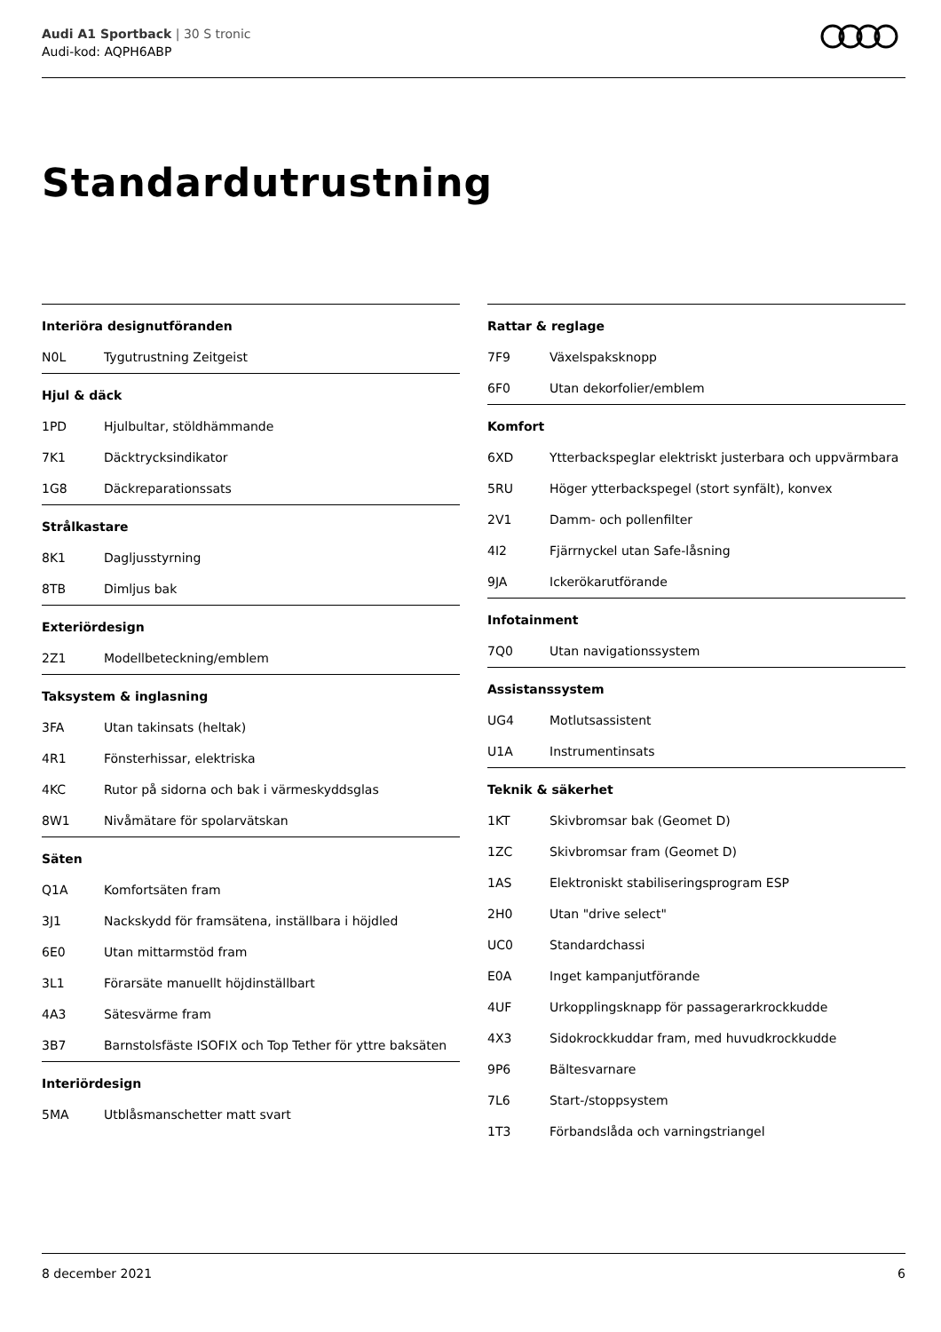Audi A1 Sportback | 30 S tronic
Audi-kod: AQPH6ABP
Standardutrustning
| Interiöra designutföranden | |
| --- | --- |
| N0L | Tygutrustning Zeitgeist |
| Hjul & däck | |
| --- | --- |
| 1PD | Hjulbultar, stöldhämmande |
| 7K1 | Däcktrycksindikator |
| 1G8 | Däckreparationssats |
| Strålkastare | |
| --- | --- |
| 8K1 | Dagljusstyrning |
| 8TB | Dimljus bak |
| Exteriördesign | |
| --- | --- |
| 2Z1 | Modellbeteckning/emblem |
| Taksystem & inglasning | |
| --- | --- |
| 3FA | Utan takinsats (heltak) |
| 4R1 | Fönsterhissar, elektriska |
| 4KC | Rutor på sidorna och bak i värmeskyddsglas |
| 8W1 | Nivåmätare för spolarvätskan |
| Säten | |
| --- | --- |
| Q1A | Komfortsäten fram |
| 3J1 | Nackskydd för framsätena, inställbara i höjdled |
| 6E0 | Utan mittarmstöd fram |
| 3L1 | Förarsäte manuellt höjdinställbart |
| 4A3 | Sätesvärme fram |
| 3B7 | Barnstolsfäste ISOFIX och Top Tether för yttre baksäten |
| Interiördesign | |
| --- | --- |
| 5MA | Utblåsmanschetter matt svart |
| Rattar & reglage | |
| --- | --- |
| 7F9 | Växelspaksknopp |
| 6F0 | Utan dekorfolier/emblem |
| Komfort | |
| --- | --- |
| 6XD | Ytterbackspeglar elektriskt justerbara och uppvärmbara |
| 5RU | Höger ytterbackspegel (stort synfält), konvex |
| 2V1 | Damm- och pollenfilter |
| 4I2 | Fjärrnyckel utan Safe-låsning |
| 9JA | Ickerökarutförande |
| Infotainment | |
| --- | --- |
| 7Q0 | Utan navigationssystem |
| Assistanssystem | |
| --- | --- |
| UG4 | Motlutsassistent |
| U1A | Instrumentinsats |
| Teknik & säkerhet | |
| --- | --- |
| 1KT | Skivbromsar bak (Geomet D) |
| 1ZC | Skivbromsar fram (Geomet D) |
| 1AS | Elektroniskt stabiliseringsprogram ESP |
| 2H0 | Utan "drive select" |
| UC0 | Standardchassi |
| E0A | Inget kampanjutförande |
| 4UF | Urkopplingsknapp för passagerarkrockkudde |
| 4X3 | Sidokrockkuddar fram, med huvudkrockkudde |
| 9P6 | Bältesvarnare |
| 7L6 | Start-/stoppsystem |
| 1T3 | Förbandslåda och varningstriangel |
8 december 2021 6